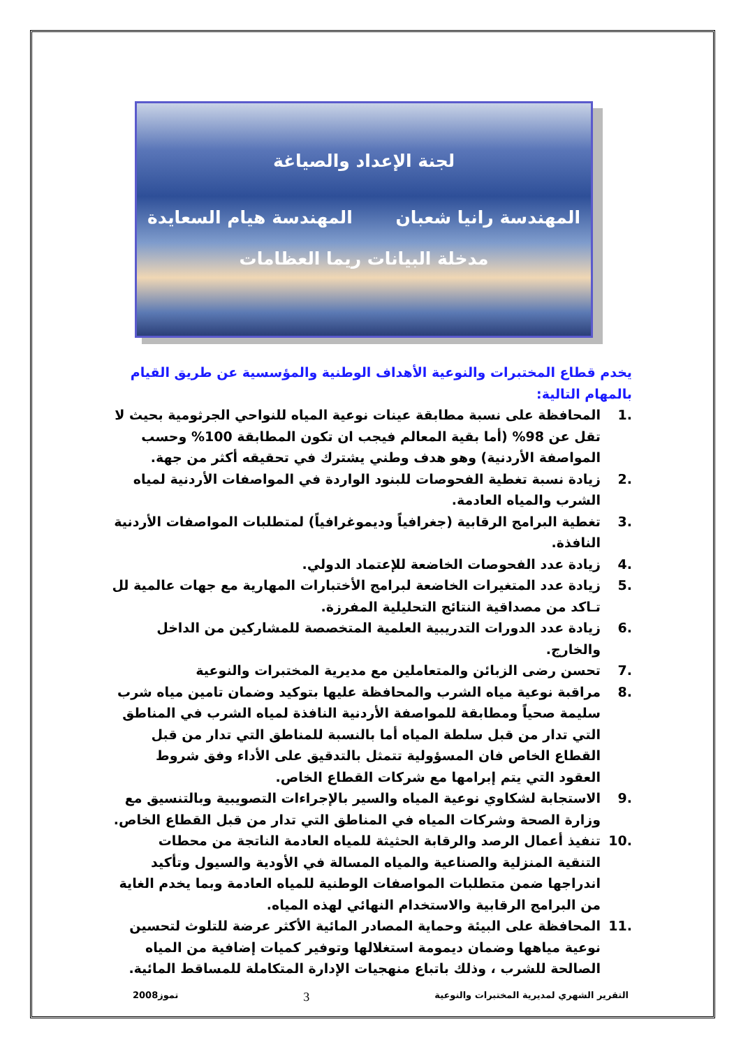لجنة الإعداد والصياغة
المهندسة رانيا شعبان المهندسة هيام السعايدة
مدخلة البيانات ريما العظامات
يخدم قطاع المختبرات والنوعية الأهداف الوطنية والمؤسسية عن طريق القيام بالمهام التالية:
.1 المحافظة على نسبة مطابقة عينات نوعية المياه للنواحي الجرثومية بحيث لا تقل عن 98% (أما بقية المعالم فيجب ان تكون المطابقة 100% وحسب المواصفة الأردنية) وهو هدف وطني يشترك في تحقيقه أكثر من جهة.
.2 زيادة نسبة تغطية الفحوصات للبنود الواردة في المواصفات الأردنية لمياه الشرب والمياه العادمة.
.3 تغطية البرامج الرقابية (جغرافياً وديموغرافياً) لمتطلبات المواصفات الأردنية النافذة.
.4 زيادة عدد الفحوصات الخاضعة للإعتماد الدولي.
.5 زيادة عدد المتغيرات الخاضعة لبرامج الأختبارات المهارية مع جهات عالمية لل تـاكد من مصداقية النتائج التحليلية المفرزة.
.6 زيادة عدد الدورات التدريبية العلمية المتخصصة للمشاركين من الداخل والخارج.
.7 تحسن رضى الزبائن والمتعاملين مع مديرية المختبرات والنوعية
.8 مراقبة نوعية مياه الشرب والمحافظة عليها بتوكيد وضمان تامين مياه شرب سليمة صحياً ومطابقة للمواصفة الأردنية النافذة لمياه الشرب في المناطق التي تدار من قبل سلطة المياه أما بالنسبة للمناطق التي تدار من قبل القطاع الخاص فان المسؤولية تتمثل بالتدقيق على الأداء وفق شروط العقود التي يتم إبرامها مع شركات القطاع الخاص.
.9 الاستجابة لشكاوي نوعية المياه والسير بالإجراءات التصويبية وبالتنسيق مع وزارة الصحة وشركات المياه في المناطق التي تدار من قبل القطاع الخاص.
.10 تنفيذ أعمال الرصد والرقابة الحثيثة للمياه العادمة الناتجة من محطات التنقية المنزلية والصناعية والمياه المسالة في الأودية والسيول وتأكيد اندراجها ضمن متطلبات المواصفات الوطنية للمياه العادمة وبما يخدم الغاية من البرامج الرقابية والاستخدام النهائي لهذه المياه.
.11 المحافظة على البيئة وحماية المصادر المائية الأكثر عرضة للتلوث لتحسين نوعية مياهها وضمان ديمومة استغلالها وتوفير كميات إضافية من المياه الصالحة للشرب ، وذلك باتباع منهجيات الإدارة المتكاملة للمساقط المائية.
التقرير الشهري لمديرية المختبرات والنوعية 3 تموز2008